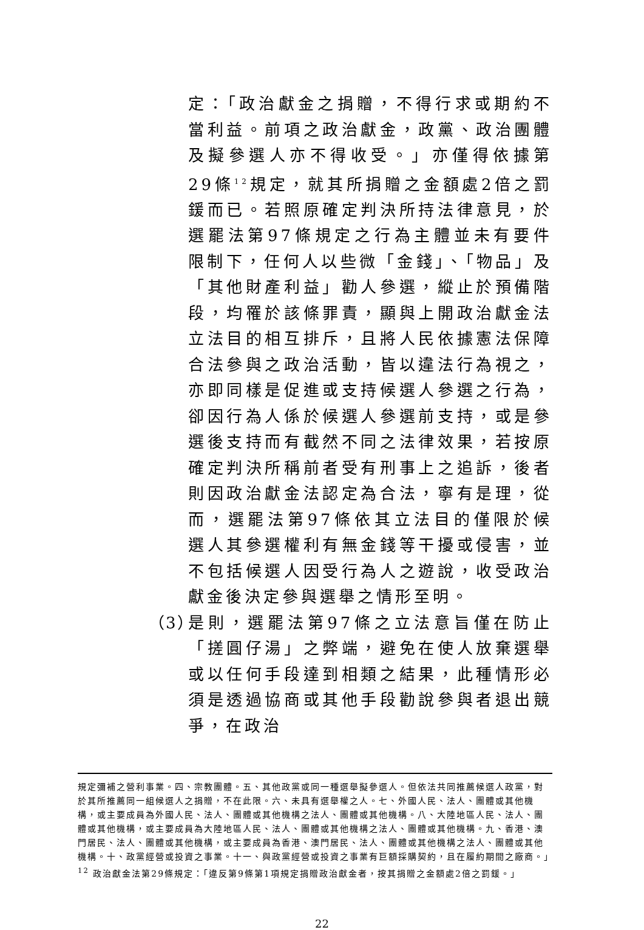定：「政治獻金之捐贈，不得行求或期約不當利益。前項之政治獻金，政黨、政治團體及擬參選人亦不得收受。」亦僅得依據第29條<sup>12</sup>規定，就其所捐贈之金額處2倍之罰鍰而已。若照原確定判決所持法律意見，於選罷法第97條規定之行為主體並未有要件限制下，任何人以些微「金錢」、「物品」及「其他財產利益」勸人參選，縱止於預備階段，均罹於該條罪責，顯與上開政治獻金法立法目的相互排斥，且將人民依據憲法保障合法參與之政治活動，皆以違法行為視之，亦即同樣是促進或支持候選人參選之行為，卻因行為人係於候選人參選前支持，或是參選後支持而有截然不同之法律效果，若按原確定判決所稱前者受有刑事上之追訴，後者則因政治獻金法認定為合法，寧有是理，從而，選罷法第97條依其立法目的僅限於候選人其參選權利有無金錢等干擾或侵害，並不包括候選人因受行為人之遊說，收受政治獻金後決定參與選舉之情形至明。
（3）
是則，選罷法第97條之立法意旨僅在防止「搓圓仔湯」之弊端，避免在使人放棄選舉或以任何手段達到相類之結果，此種情形必須是透過協商或其他手段勸說參與者退出競爭，在政治
規定彌補之營利事業。四、宗教團體。五、其他政黨或同一種選舉擬參選人。但依法共同推薦候選人政黨，對於其所推薦同一組候選人之捐贈，不在此限。六、未具有選舉權之人。七、外國人民、法人、團體或其他機構，或主要成員為外國人民、法人、團體或其他機構之法人、團體或其他機構。八、大陸地區人民、法人、團體或其他機構，或主要成員為大陸地區人民、法人、團體或其他機構之法人、團體或其他機構。九、香港、澳門居民、法人、團體或其他機構，或主要成員為香港、澳門居民、法人、團體或其他機構之法人、團體或其他機構。十、政黨經營或投資之事業。十一、與政黨經營或投資之事業有巨額採購契約，且在履約期間之廠商。」
<sup>12</sup> 政治獻金法第29條規定：「違反第9條第1項規定捐贈政治獻金者，按其捐贈之金額處2倍之罰鍰。」
22